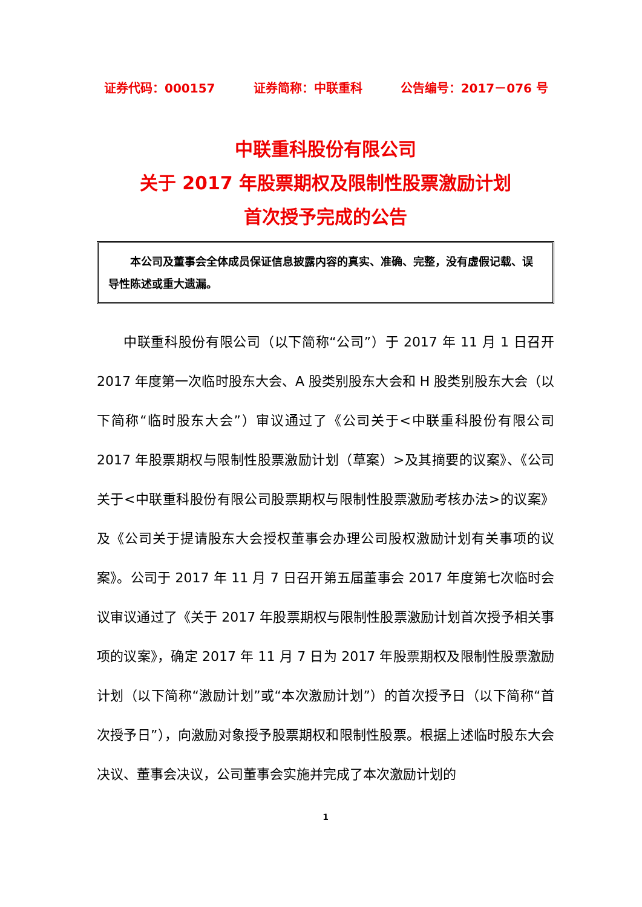证券代码：000157 证券简称：中联重科 公告编号：2017－076 号
中联重科股份有限公司
关于 2017 年股票期权及限制性股票激励计划
首次授予完成的公告
本公司及董事会全体成员保证信息披露内容的真实、准确、完整，没有虚假记载、误导性陈述或重大遗漏。
中联重科股份有限公司（以下简称“公司”）于 2017 年 11 月 1 日召开 2017 年度第一次临时股东大会、A 股类别股东大会和 H 股类别股东大会（以下简称“临时股东大会”）审议通过了《公司关于<中联重科股份有限公司 2017 年股票期权与限制性股票激励计划（草案）>及其摘要的议案》、《公司关于<中联重科股份有限公司股票期权与限制性股票激励考核办法>的议案》及《公司关于提请股东大会授权董事会办理公司股权激励计划有关事项的议案》。公司于 2017 年 11 月 7 日召开第五届董事会 2017 年度第七次临时会议审议通过了《关于 2017 年股票期权与限制性股票激励计划首次授予相关事项的议案》，确定 2017 年 11 月 7 日为 2017 年股票期权及限制性股票激励计划（以下简称“激励计划”或“本次激励计划”）的首次授予日（以下简称“首次授予日”），向激励对象授予股票期权和限制性股票。根据上述临时股东大会决议、董事会决议，公司董事会实施并完成了本次激励计划的
1